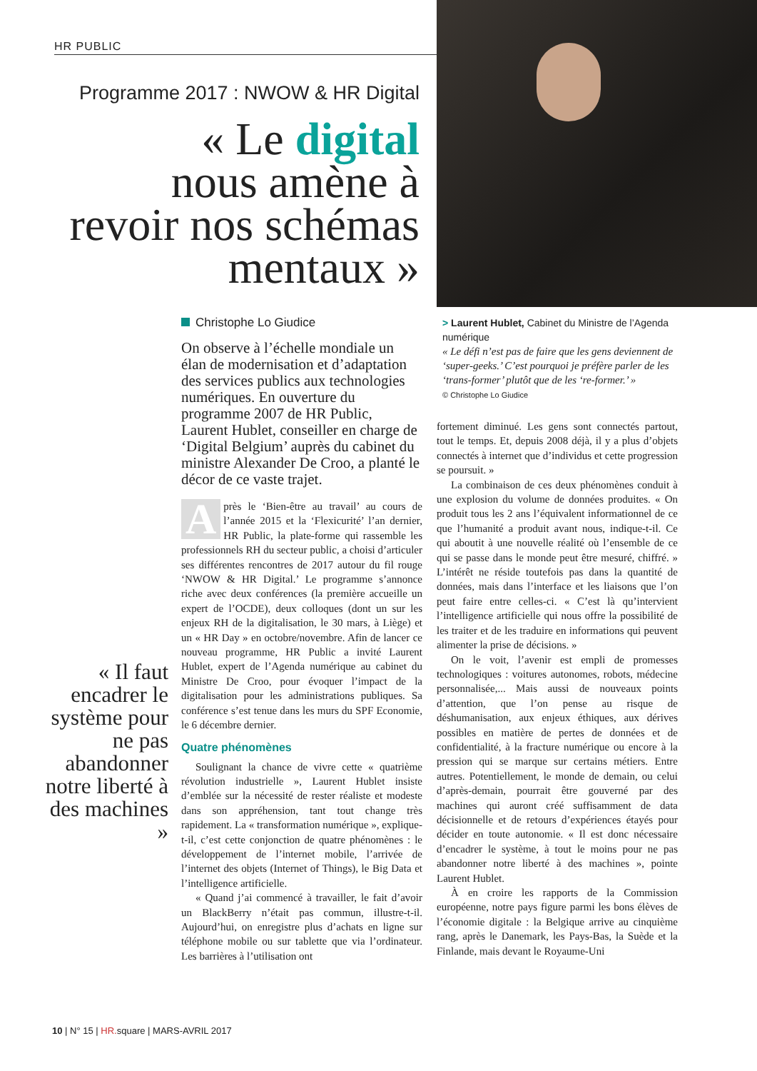HR PUBLIC
Programme 2017 : NWOW & HR Digital
« Le digital
nous amène à
revoir nos schémas
mentaux »
« Il faut encadrer le système pour ne pas abandonner notre liberté à des machines »
Christophe Lo Giudice
On observe à l’échelle mondiale un élan de modernisation et d’adaptation des services publics aux technologies numériques. En ouverture du programme 2007 de HR Public, Laurent Hublet, conseiller en charge de ‘Digital Belgium’ auprès du cabinet du ministre Alexander De Croo, a planté le décor de ce vaste trajet.
Après le ‘Bien-être au travail’ au cours de l’année 2015 et la ‘Flexicurité’ l’an dernier, HR Public, la plate-forme qui rassemble les professionnels RH du secteur public, a choisi d’articuler ses différentes rencontres de 2017 autour du fil rouge ‘NWOW & HR Digital.’ Le programme s’annonce riche avec deux conférences (la première accueille un expert de l’OCDE), deux colloques (dont un sur les enjeux RH de la digitalisation, le 30 mars, à Liège) et un « HR Day » en octobre/novembre. Afin de lancer ce nouveau programme, HR Public a invité Laurent Hublet, expert de l’Agenda numérique au cabinet du Ministre De Croo, pour évoquer l’impact de la digitalisation pour les administrations publiques. Sa conférence s’est tenue dans les murs du SPF Economie, le 6 décembre dernier.
Quatre phénomènes
Soulignant la chance de vivre cette « quatrième révolution industrielle », Laurent Hublet insiste d’emblée sur la nécessité de rester réaliste et modeste dans son appréhension, tant tout change très rapidement. La « transformation numérique », explique-t-il, c’est cette conjonction de quatre phénomènes : le développement de l’internet mobile, l’arrivée de l’internet des objets (Internet of Things), le Big Data et l’intelligence artificielle.
« Quand j’ai commencé à travailler, le fait d’avoir un BlackBerry n’était pas commun, illustre-t-il. Aujourd’hui, on enregistre plus d’achats en ligne sur téléphone mobile ou sur tablette que via l’ordinateur. Les barrières à l’utilisation ont
> Laurent Hublet, Cabinet du Ministre de l’Agenda numérique
« Le défi n’est pas de faire que les gens deviennent de ‘super-geeks.’ C’est pourquoi je préfère parler de les ‘trans-former’ plutôt que de les ‘re-former.’ »
© Christophe Lo Giudice
fortement diminué. Les gens sont connectés partout, tout le temps. Et, depuis 2008 déjà, il y a plus d’objets connectés à internet que d’individus et cette progression se poursuit. »
La combinaison de ces deux phénomènes conduit à une explosion du volume de données produites. « On produit tous les 2 ans l’équivalent informationnel de ce que l’humanité a produit avant nous, indique-t-il. Ce qui aboutit à une nouvelle réalité où l’ensemble de ce qui se passe dans le monde peut être mesuré, chiffré. » L’intérêt ne réside toutefois pas dans la quantité de données, mais dans l’interface et les liaisons que l’on peut faire entre celles-ci. « C’est là qu’intervient l’intelligence artificielle qui nous offre la possibilité de les traiter et de les traduire en informations qui peuvent alimenter la prise de décisions. »
On le voit, l’avenir est empli de promesses technologiques : voitures autonomes, robots, médecine personnalisée,... Mais aussi de nouveaux points d’attention, que l’on pense au risque de déshumanisation, aux enjeux éthiques, aux dérives possibles en matière de pertes de données et de confidentialité, à la fracture numérique ou encore à la pression qui se marque sur certains métiers. Entre autres. Potentiellement, le monde de demain, ou celui d’après-demain, pourrait être gouverné par des machines qui auront créé suffisamment de data décisionnelle et de retours d’expériences étayés pour décider en toute autonomie. « Il est donc nécessaire d’encadrer le système, à tout le moins pour ne pas abandonner notre liberté à des machines », pointe Laurent Hublet.
À en croire les rapports de la Commission européenne, notre pays figure parmi les bons élèves de l’économie digitale : la Belgique arrive au cinquième rang, après le Danemark, les Pays-Bas, la Suède et la Finlande, mais devant le Royaume-Uni
10 | N° 15 | HR. square | MARS-AVRIL 2017